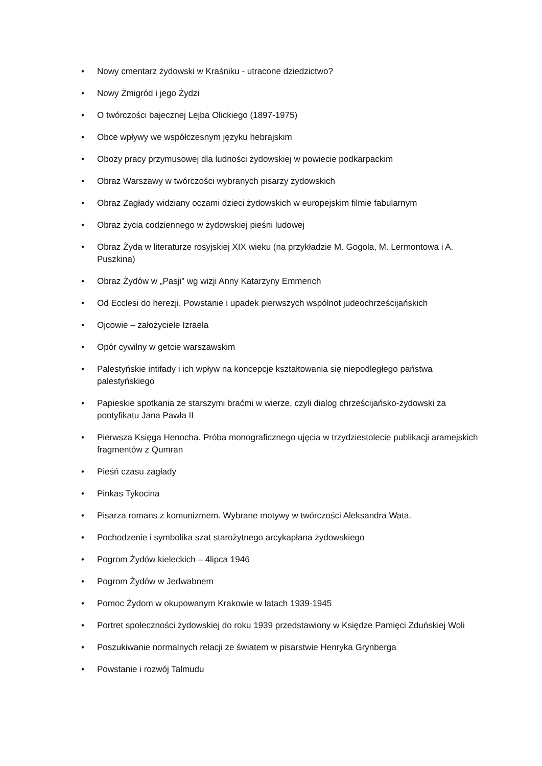• Nowy cmentarz żydowski w Kraśniku - utracone dziedzictwo?
• Nowy Żmigród i jego Żydzi
• O twórczości bajecznej Lejba Olickiego (1897-1975)
• Obce wpływy we współczesnym języku hebrajskim
• Obozy pracy przymusowej dla ludności żydowskiej w powiecie podkarpackim
• Obraz Warszawy w twórczości wybranych pisarzy żydowskich
• Obraz Zagłady widziany oczami dzieci żydowskich w europejskim filmie fabularnym
• Obraz życia codziennego w żydowskiej pieśni ludowej
• Obraz Żyda w literaturze rosyjskiej XIX wieku (na przykładzie M. Gogola, M. Lermontowa i A. Puszkina)
• Obraz Żydów w „Pasji” wg wizji Anny Katarzyny Emmerich
• Od Ecclesi do herezji. Powstanie i upadek pierwszych wspólnot judeochrześcijańskich
• Ojcowie – założyciele Izraela
• Opór cywilny w getcie warszawskim
• Palestyńskie intifady i ich wpływ na koncepcje kształtowania się niepodległego państwa palestyńskiego
• Papieskie spotkania ze starszymi braćmi w wierze, czyli dialog chrześcijańsko-żydowski za pontyfikatu Jana Pawła II
• Pierwsza Księga Henocha. Próba monograficznego ujęcia w trzydziestolecie publikacji aramejskich fragmentów z Qumran
• Pieśń czasu zagłady
• Pinkas Tykocina
• Pisarza romans z komunizmem. Wybrane motywy w twórczości Aleksandra Wata.
• Pochodzenie i symbolika szat starożytnego arcykapłana żydowskiego
• Pogrom Żydów kieleckich – 4lipca 1946
• Pogrom Żydów w Jedwabnem
• Pomoc Żydom w okupowanym Krakowie w latach 1939-1945
• Portret społeczności żydowskiej do roku 1939 przedstawiony w Księdze Pamięci Zduńskiej Woli
• Poszukiwanie normalnych relacji ze światem w pisarstwie Henryka Grynberga
• Powstanie i rozwój Talmudu